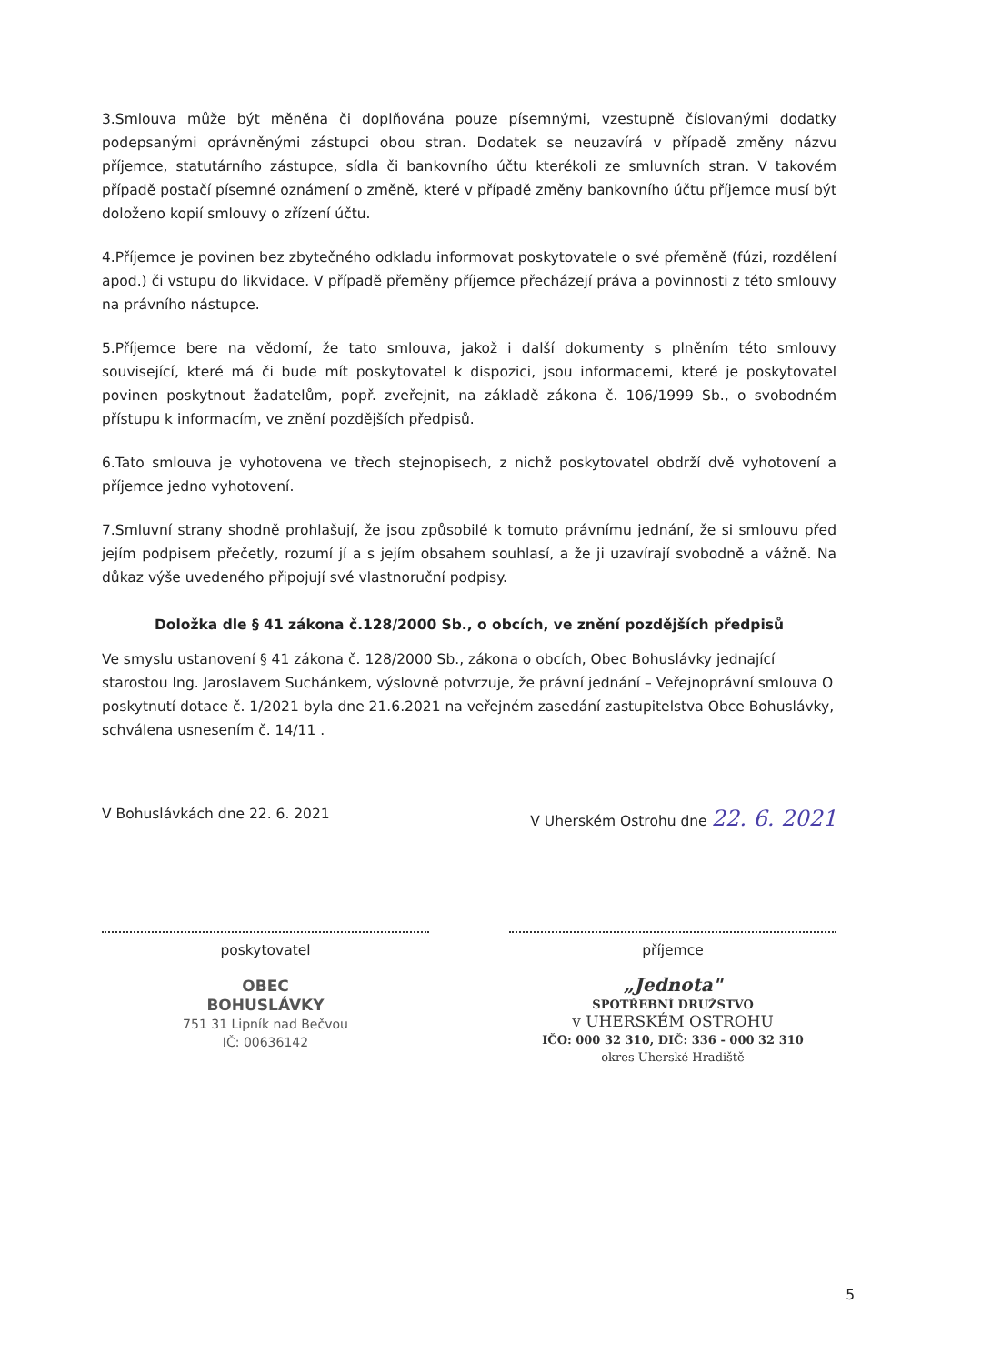3.Smlouva může být měněna či doplňována pouze písemnými, vzestupně číslovanými dodatky podepsanými oprávněnými zástupci obou stran. Dodatek se neuzavírá v případě změny názvu příjemce, statutárního zástupce, sídla či bankovního účtu kterékoli ze smluvních stran. V takovém případě postačí písemné oznámení o změně, které v případě změny bankovního účtu příjemce musí být doloženo kopií smlouvy o zřízení účtu.
4.Příjemce je povinen bez zbytečného odkladu informovat poskytovatele o své přeměně (fúzi, rozdělení apod.) či vstupu do likvidace. V případě přeměny příjemce přecházejí práva a povinnosti z této smlouvy na právního nástupce.
5.Příjemce bere na vědomí, že tato smlouva, jakož i další dokumenty s plněním této smlouvy související, které má či bude mít poskytovatel k dispozici, jsou informacemi, které je poskytovatel povinen poskytnout žadatelům, popř. zveřejnit, na základě zákona č. 106/1999 Sb., o svobodném přístupu k informacím, ve znění pozdějších předpisů.
6.Tato smlouva je vyhotovena ve třech stejnopisech, z nichž poskytovatel obdrží dvě vyhotovení a příjemce jedno vyhotovení.
7.Smluvní strany shodně prohlašují, že jsou způsobilé k tomuto právnímu jednání, že si smlouvu před jejím podpisem přečetly, rozumí jí a s jejím obsahem souhlasí, a že ji uzavírají svobodně a vážně. Na důkaz výše uvedeného připojují své vlastnoruční podpisy.
Doložka dle § 41 zákona č.128/2000 Sb., o obcích, ve znění pozdějších předpisů
Ve smyslu ustanovení § 41 zákona č. 128/2000 Sb., zákona o obcích, Obec Bohuslávky jednající starostou Ing. Jaroslavem Suchánkem, výslovně potvrzuje, že právní jednání – Veřejnoprávní smlouva O poskytnutí dotace č. 1/2021 byla dne 21.6.2021 na veřejném zasedání zastupitelstva Obce Bohuslávky, schválena usnesením č. 14/11 .
V Bohuslávkách dne 22. 6. 2021 V Uherském Ostrohu dne 22. 6. 2021
poskytovatel
OBEC
BOHUSLÁVKY
751 31 Lipník nad Bečvou
IČ: 00636142
příjemce
„Jednota"
SPOTŘEBNÍ DRUŽSTVO
v UHERSKÉM OSTROHU
IČO: 000 32 310, DIČ: 336 - 000 32 310
okres Uherské Hradiště
5